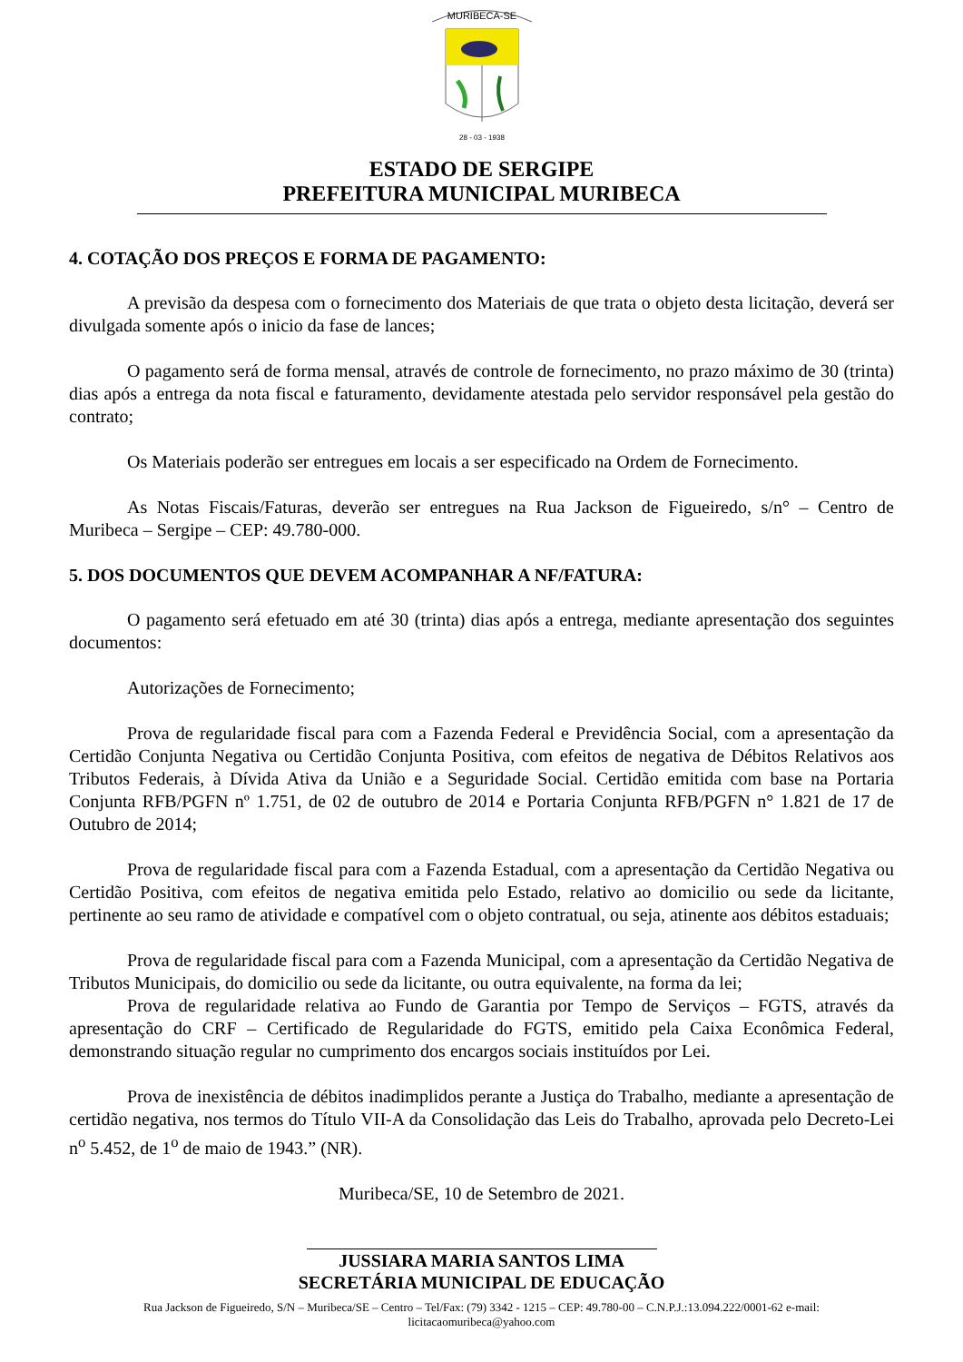MURIBECA-SE
28 - 03 - 1938
ESTADO DE SERGIPE
PREFEITURA MUNICIPAL MURIBECA
4. COTAÇÃO DOS PREÇOS E FORMA DE PAGAMENTO:
A previsão da despesa com o fornecimento dos Materiais de que trata o objeto desta licitação, deverá ser divulgada somente após o inicio da fase de lances;
O pagamento será de forma mensal, através de controle de fornecimento, no prazo máximo de 30 (trinta) dias após a entrega da nota fiscal e faturamento, devidamente atestada pelo servidor responsável pela gestão do contrato;
Os Materiais poderão ser entregues em locais a ser especificado na Ordem de Fornecimento.
As Notas Fiscais/Faturas, deverão ser entregues na Rua Jackson de Figueiredo, s/n° – Centro de Muribeca – Sergipe – CEP: 49.780-000.
5. DOS DOCUMENTOS QUE DEVEM ACOMPANHAR A NF/FATURA:
O pagamento será efetuado em até 30 (trinta) dias após a entrega, mediante apresentação dos seguintes documentos:
Autorizações de Fornecimento;
Prova de regularidade fiscal para com a Fazenda Federal e Previdência Social, com a apresentação da Certidão Conjunta Negativa ou Certidão Conjunta Positiva, com efeitos de negativa de Débitos Relativos aos Tributos Federais, à Dívida Ativa da União e a Seguridade Social. Certidão emitida com base na Portaria Conjunta RFB/PGFN nº 1.751, de 02 de outubro de 2014 e Portaria Conjunta RFB/PGFN n° 1.821 de 17 de Outubro de 2014;
Prova de regularidade fiscal para com a Fazenda Estadual, com a apresentação da Certidão Negativa ou Certidão Positiva, com efeitos de negativa emitida pelo Estado, relativo ao domicilio ou sede da licitante, pertinente ao seu ramo de atividade e compatível com o objeto contratual, ou seja, atinente aos débitos estaduais;
Prova de regularidade fiscal para com a Fazenda Municipal, com a apresentação da Certidão Negativa de Tributos Municipais, do domicilio ou sede da licitante, ou outra equivalente, na forma da lei;
Prova de regularidade relativa ao Fundo de Garantia por Tempo de Serviços – FGTS, através da apresentação do CRF – Certificado de Regularidade do FGTS, emitido pela Caixa Econômica Federal, demonstrando situação regular no cumprimento dos encargos sociais instituídos por Lei.
Prova de inexistência de débitos inadimplidos perante a Justiça do Trabalho, mediante a apresentação de certidão negativa, nos termos do Título VII-A da Consolidação das Leis do Trabalho, aprovada pelo Decreto-Lei n<sup>o</sup> 5.452, de 1<sup>o</sup> de maio de 1943.” (NR).
Muribeca/SE, 10 de Setembro de 2021.
JUSSIARA MARIA SANTOS LIMA
SECRETÁRIA MUNICIPAL DE EDUCAÇÃO
Rua Jackson de Figueiredo, S/N – Muribeca/SE – Centro – Tel/Fax: (79) 3342 - 1215 – CEP: 49.780-00 – C.N.P.J.:13.094.222/0001-62 e-mail:
licitacaomuribeca@yahoo.com